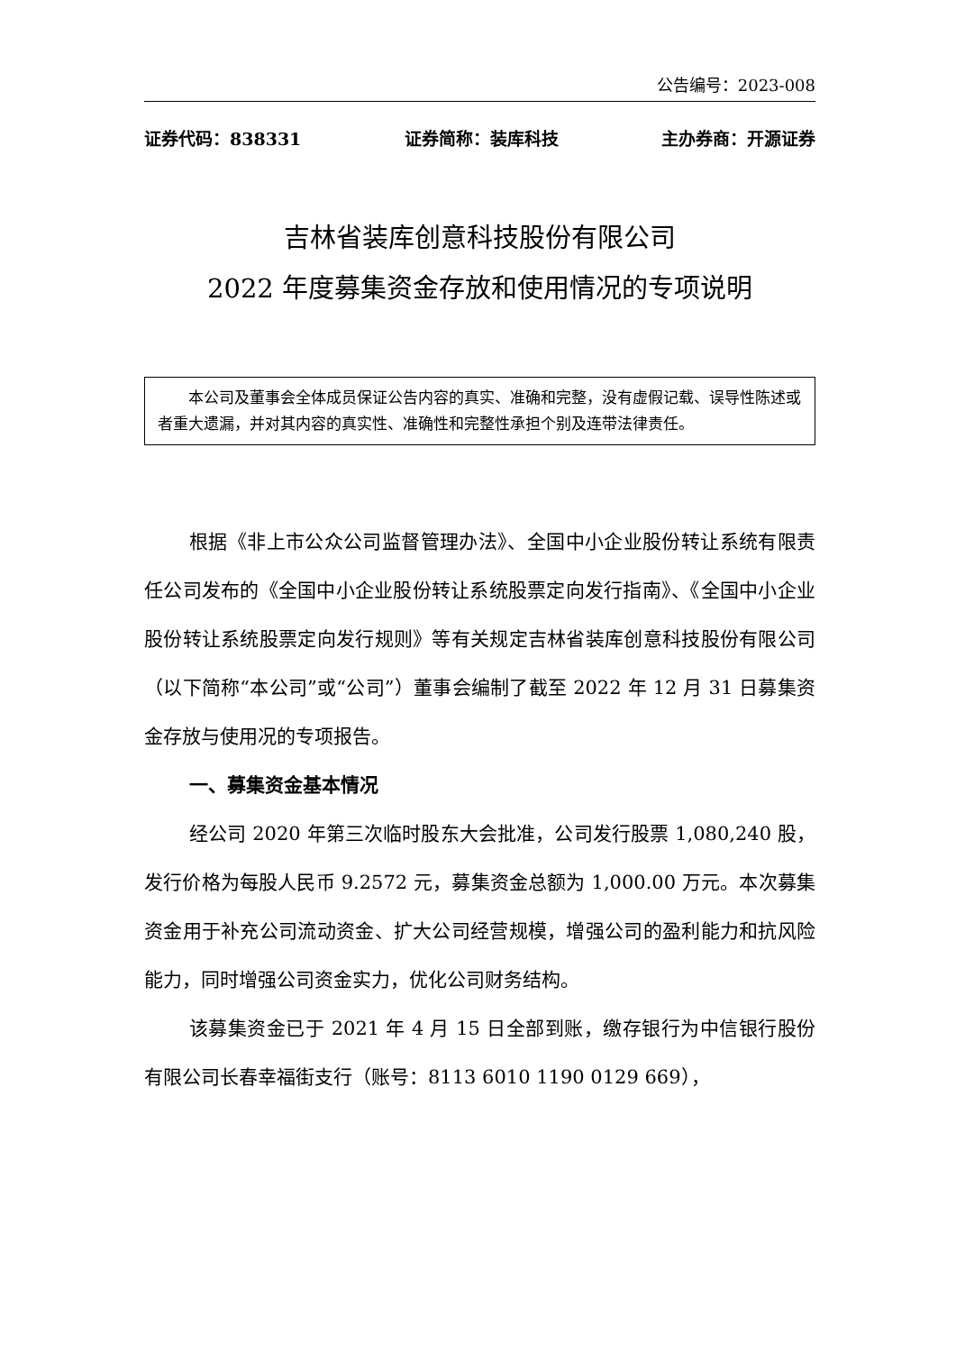公告编号：2023-008
证券代码：838331 证券简称：装库科技 主办券商：开源证券
吉林省装库创意科技股份有限公司
2022 年度募集资金存放和使用情况的专项说明
本公司及董事会全体成员保证公告内容的真实、准确和完整，没有虚假记载、误导性陈述或者重大遗漏，并对其内容的真实性、准确性和完整性承担个别及连带法律责任。
根据《非上市公众公司监督管理办法》、全国中小企业股份转让系统有限责 任公司发布的《全国中小企业股份转让系统股票定向发行指南》、《全国中小企业股份转让系统股票定向发行规则》等有关规定吉林省装库创意科技股份有限公司（以下简称“本公司”或“公司”）董事会编制了截至 2022 年 12 月 31 日募集资金存放与使用况的专项报告。
一、募集资金基本情况
经公司 2020 年第三次临时股东大会批准，公司发行股票 1,080,240 股，发行价格为每股人民币 9.2572 元，募集资金总额为 1,000.00 万元。本次募集资金用于补充公司流动资金、扩大公司经营规模，增强公司的盈利能力和抗风险能力，同时增强公司资金实力，优化公司财务结构。
该募集资金已于 2021 年 4 月 15 日全部到账，缴存银行为中信银行股份有限公司长春幸福街支行（账号：8113 6010 1190 0129 669），